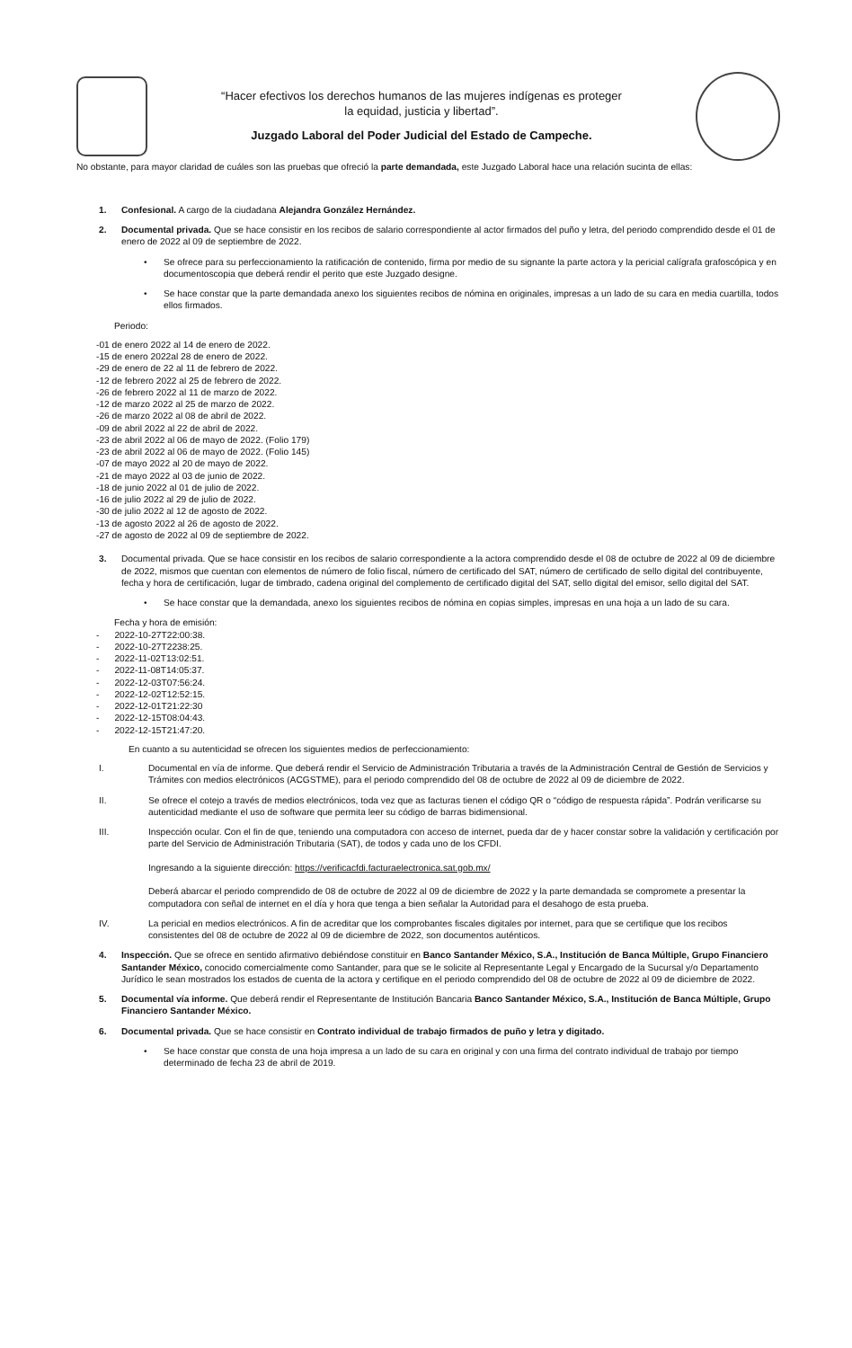“Hacer efectivos los derechos humanos de las mujeres indígenas es proteger
la equidad, justicia y libertad”.
Juzgado Laboral del Poder Judicial del Estado de Campeche.
No obstante, para mayor claridad de cuáles son las pruebas que ofreció la parte demandada, este Juzgado Laboral hace una relación sucinta de ellas:
1. Confesional. A cargo de la ciudadana Alejandra González Hernández.
2. Documental privada. Que se hace consistir en los recibos de salario correspondiente al actor firmados del puño y letra, del periodo comprendido desde el 01 de enero de 2022 al 09 de septiembre de 2022.
• Se ofrece para su perfeccionamiento la ratificación de contenido, firma por medio de su signante la parte actora y la pericial calígrafa grafoscópica y en documentoscopia que deberá rendir el perito que este Juzgado designe.
• Se hace constar que la parte demandada anexo los siguientes recibos de nómina en originales, impresas a un lado de su cara en media cuartilla, todos ellos firmados.
Periodo:
-01 de enero 2022 al 14 de enero de 2022.
-15 de enero 2022al 28 de enero de 2022.
-29 de enero de 22 al 11 de febrero de 2022.
-12 de febrero 2022 al 25 de febrero de 2022.
-26 de febrero 2022 al 11 de marzo de 2022.
-12 de marzo 2022 al 25 de marzo de 2022.
-26 de marzo 2022 al 08 de abril de 2022.
-09 de abril 2022 al 22 de abril de 2022.
-23 de abril 2022 al 06 de mayo de 2022. (Folio 179)
-23 de abril 2022 al 06 de mayo de 2022. (Folio 145)
-07 de mayo 2022 al 20 de mayo de 2022.
-21 de mayo 2022 al 03 de junio de 2022.
-18 de junio 2022 al 01 de julio de 2022.
-16 de julio 2022 al 29 de julio de 2022.
-30 de julio 2022 al 12 de agosto de 2022.
-13 de agosto 2022 al 26 de agosto de 2022.
-27 de agosto de 2022 al 09 de septiembre de 2022.
3. Documental privada. Que se hace consistir en los recibos de salario correspondiente a la actora comprendido desde el 08 de octubre de 2022 al 09 de diciembre de 2022, mismos que cuentan con elementos de número de folio fiscal, número de certificado del SAT, número de certificado de sello digital del contribuyente, fecha y hora de certificación, lugar de timbrado, cadena original del complemento de certificado digital del SAT, sello digital del emisor, sello digital del SAT.
• Se hace constar que la demandada, anexo los siguientes recibos de nómina en copias simples, impresas en una hoja a un lado de su cara.
Fecha y hora de emisión:
- 2022-10-27T22:00:38.
- 2022-10-27T2238:25.
- 2022-11-02T13:02:51.
- 2022-11-08T14:05:37.
- 2022-12-03T07:56:24.
- 2022-12-02T12:52:15.
- 2022-12-01T21:22:30
- 2022-12-15T08:04:43.
- 2022-12-15T21:47:20.
En cuanto a su autenticidad se ofrecen los siguientes medios de perfeccionamiento:
I. Documental en vía de informe. Que deberá rendir el Servicio de Administración Tributaria a través de la Administración Central de Gestión de Servicios y Trámites con medios electrónicos (ACGSTME), para el periodo comprendido del 08 de octubre de 2022 al 09 de diciembre de 2022.
II. Se ofrece el cotejo a través de medios electrónicos, toda vez que as facturas tienen el código QR o “código de respuesta rápida”. Podrán verificarse su autenticidad mediante el uso de software que permita leer su código de barras bidimensional.
III. Inspección ocular. Con el fin de que, teniendo una computadora con acceso de internet, pueda dar de y hacer constar sobre la validación y certificación por parte del Servicio de Administración Tributaria (SAT), de todos y cada uno de los CFDI.
Ingresando a la siguiente dirección: https://verificacfdi.facturaelectronica.sat.gob.mx/
Deberá abarcar el periodo comprendido de 08 de octubre de 2022 al 09 de diciembre de 2022 y la parte demandada se compromete a presentar la computadora con señal de internet en el día y hora que tenga a bien señalar la Autoridad para el desahogo de esta prueba.
IV. La pericial en medios electrónicos. A fin de acreditar que los comprobantes fiscales digitales por internet, para que se certifique que los recibos consistentes del 08 de octubre de 2022 al 09 de diciembre de 2022, son documentos auténticos.
4. Inspección. Que se ofrece en sentido afirmativo debiéndose constituir en Banco Santander México, S.A., Institución de Banca Múltiple, Grupo Financiero Santander México, conocido comercialmente como Santander, para que se le solicite al Representante Legal y Encargado de la Sucursal y/o Departamento Jurídico le sean mostrados los estados de cuenta de la actora y certifique en el periodo comprendido del 08 de octubre de 2022 al 09 de diciembre de 2022.
5. Documental vía informe. Que deberá rendir el Representante de Institución Bancaria Banco Santander México, S.A., Institución de Banca Múltiple, Grupo Financiero Santander México.
6. Documental privada. Que se hace consistir en Contrato individual de trabajo firmados de puño y letra y digitado.
• Se hace constar que consta de una hoja impresa a un lado de su cara en original y con una firma del contrato individual de trabajo por tiempo determinado de fecha 23 de abril de 2019.